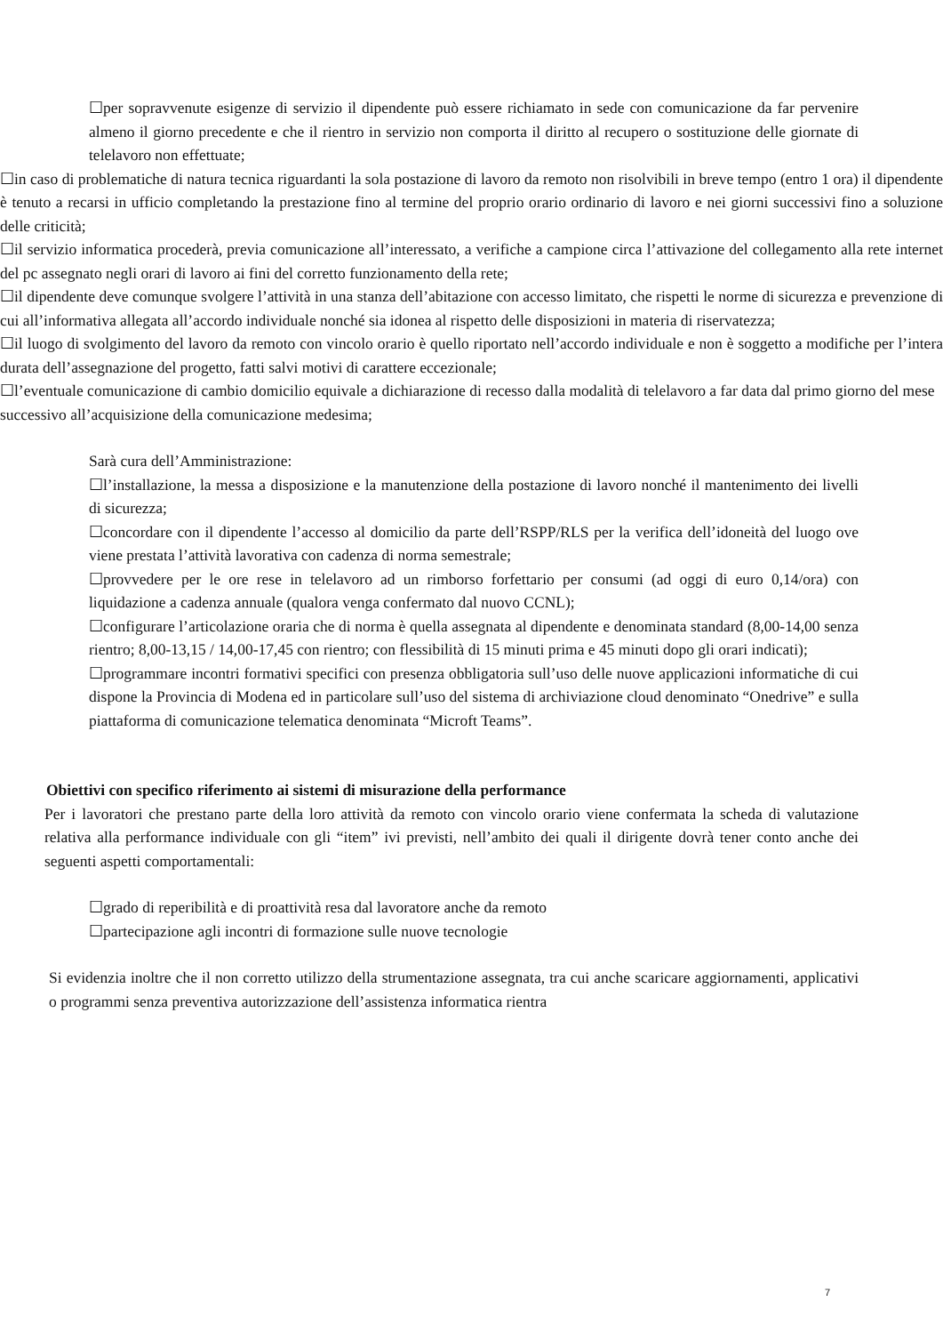☐per sopravvenute esigenze di servizio il dipendente può essere richiamato in sede con comunicazione da far pervenire almeno il giorno precedente e che il rientro in servizio non comporta il diritto al recupero o sostituzione delle giornate di telelavoro non effettuate;
☐in caso di problematiche di natura tecnica riguardanti la sola postazione di lavoro da remoto non risolvibili in breve tempo (entro 1 ora) il dipendente è tenuto a recarsi in ufficio completando la prestazione fino al termine del proprio orario ordinario di lavoro e nei giorni successivi fino a soluzione delle criticità;
☐il servizio informatica procederà, previa comunicazione all’interessato, a verifiche a campione circa l’attivazione del collegamento alla rete internet del pc assegnato negli orari di lavoro ai fini del corretto funzionamento della rete;
☐il dipendente deve comunque svolgere l’attività in una stanza dell’abitazione con accesso limitato, che rispetti le norme di sicurezza e prevenzione di cui all’informativa allegata all’accordo individuale nonché sia idonea al rispetto delle disposizioni in materia di riservatezza;
☐il luogo di svolgimento del lavoro da remoto con vincolo orario è quello riportato nell’accordo individuale e non è soggetto a modifiche per l’intera durata dell’assegnazione del progetto, fatti salvi motivi di carattere eccezionale;
☐l’eventuale comunicazione di cambio domicilio equivale a dichiarazione di recesso dalla modalità di telelavoro a far data dal primo giorno del mese successivo all’acquisizione della comunicazione medesima;
Sarà cura dell’Amministrazione:
☐l’installazione, la messa a disposizione e la manutenzione della postazione di lavoro nonché il mantenimento dei livelli di sicurezza;
☐concordare con il dipendente l’accesso al domicilio da parte dell’RSPP/RLS per la verifica dell’idoneità del luogo ove viene prestata l’attività lavorativa con cadenza di norma semestrale;
☐provvedere per le ore rese in telelavoro ad un rimborso forfettario per consumi (ad oggi di euro 0,14/ora) con liquidazione a cadenza annuale (qualora venga confermato dal nuovo CCNL);
☐configurare l’articolazione oraria che di norma è quella assegnata al dipendente e denominata standard (8,00-14,00 senza rientro; 8,00-13,15 / 14,00-17,45 con rientro; con flessibilità di 15 minuti prima e 45 minuti dopo gli orari indicati);
☐programmare incontri formativi specifici con presenza obbligatoria sull’uso delle nuove applicazioni informatiche di cui dispone la Provincia di Modena ed in particolare sull’uso del sistema di archiviazione cloud denominato “Onedrive” e sulla piattaforma di comunicazione telematica denominata “Microft Teams”.
Obiettivi con specifico riferimento ai sistemi di misurazione della performance
Per i lavoratori che prestano parte della loro attività da remoto con vincolo orario viene confermata la scheda di valutazione relativa alla performance individuale con gli “item” ivi previsti, nell’ambito dei quali il dirigente dovrà tener conto anche dei seguenti aspetti comportamentali:
☐grado di reperibilità e di proattività resa dal lavoratore anche da remoto
☐partecipazione agli incontri di formazione sulle nuove tecnologie
Si evidenzia inoltre che il non corretto utilizzo della strumentazione assegnata, tra cui anche scaricare aggiornamenti, applicativi o programmi senza preventiva autorizzazione dell’assistenza informatica rientra
7